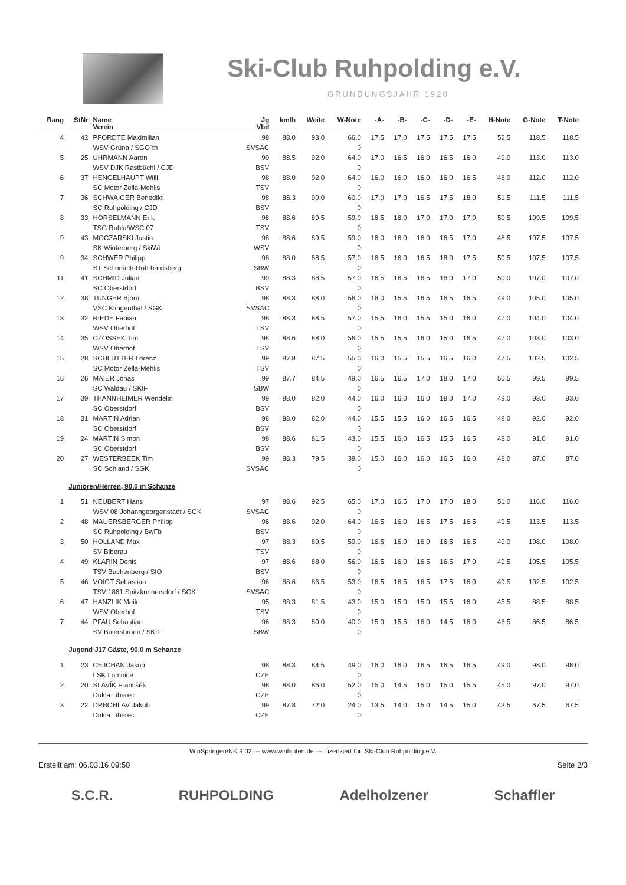Ski-Club Ruhpolding e.V.
GRÜNDUNGSJAHR 1920
| Rang | StNr | Name Verein | Jg Vbd | km/h | Weite | W-Note | -A- | -B- | -C- | -D- | -E- | H-Note | G-Note | T-Note |
| --- | --- | --- | --- | --- | --- | --- | --- | --- | --- | --- | --- | --- | --- | --- |
| 4 | 42 | PFORDTE Maximilian | 98 | 88.0 | 93.0 | 66.0 | 17.5 | 17.0 | 17.5 | 17.5 | 17.5 | 52.5 | 118.5 | 118.5 |
| | | WSV Grüna / SGO`th | SVSAC | | | 0 | | | | | | | | |
| 5 | 25 | UHRMANN Aaron | 99 | 88.5 | 92.0 | 64.0 | 17.0 | 16.5 | 16.0 | 16.5 | 16.0 | 49.0 | 113.0 | 113.0 |
| | | WSV DJK Rastbüchl / CJD | BSV | | | 0 | | | | | | | | |
| 6 | 37 | HENGELHAUPT Willi | 98 | 88.0 | 92.0 | 64.0 | 16.0 | 16.0 | 16.0 | 16.0 | 16.5 | 48.0 | 112.0 | 112.0 |
| | | SC Motor Zella-Mehlis | TSV | | | 0 | | | | | | | | |
| 7 | 36 | SCHWAIGER Benedikt | 98 | 88.3 | 90.0 | 60.0 | 17.0 | 17.0 | 16.5 | 17.5 | 18.0 | 51.5 | 111.5 | 111.5 |
| | | SC Ruhpolding / CJD | BSV | | | 0 | | | | | | | | |
| 8 | 33 | HÖRSELMANN Erik | 98 | 88.6 | 89.5 | 59.0 | 16.5 | 16.0 | 17.0 | 17.0 | 17.0 | 50.5 | 109.5 | 109.5 |
| | | TSG Ruhla/WSC 07 | TSV | | | 0 | | | | | | | | |
| 9 | 43 | MOCZARSKI Justin | 98 | 88.6 | 89.5 | 59.0 | 16.0 | 16.0 | 16.0 | 16.5 | 17.0 | 48.5 | 107.5 | 107.5 |
| | | SK Winterberg / SkiWi | WSV | | | 0 | | | | | | | | |
| 9 | 34 | SCHWER Philipp | 98 | 88.0 | 88.5 | 57.0 | 16.5 | 16.0 | 16.5 | 18.0 | 17.5 | 50.5 | 107.5 | 107.5 |
| | | ST Schonach-Rohrhardsberg | SBW | | | 0 | | | | | | | | |
| 11 | 41 | SCHMID Julian | 99 | 88.3 | 88.5 | 57.0 | 16.5 | 16.5 | 16.5 | 18.0 | 17.0 | 50.0 | 107.0 | 107.0 |
| | | SC Oberstdorf | BSV | | | 0 | | | | | | | | |
| 12 | 38 | TUNGER Björn | 98 | 88.3 | 88.0 | 56.0 | 16.0 | 15.5 | 16.5 | 16.5 | 16.5 | 49.0 | 105.0 | 105.0 |
| | | VSC Klingenthal / SGK | SVSAC | | | 0 | | | | | | | | |
| 13 | 32 | RIEDE Fabian | 98 | 88.3 | 88.5 | 57.0 | 15.5 | 16.0 | 15.5 | 15.0 | 16.0 | 47.0 | 104.0 | 104.0 |
| | | WSV Oberhof | TSV | | | 0 | | | | | | | | |
| 14 | 35 | CZOSSEK Tim | 98 | 88.6 | 88.0 | 56.0 | 15.5 | 15.5 | 16.0 | 15.0 | 16.5 | 47.0 | 103.0 | 103.0 |
| | | WSV Oberhof | TSV | | | 0 | | | | | | | | |
| 15 | 28 | SCHLÜTTER Lorenz | 99 | 87.8 | 87.5 | 55.0 | 16.0 | 15.5 | 15.5 | 16.5 | 16.0 | 47.5 | 102.5 | 102.5 |
| | | SC Motor Zella-Mehlis | TSV | | | 0 | | | | | | | | |
| 16 | 26 | MAIER Jonas | 99 | 87.7 | 84.5 | 49.0 | 16.5 | 16.5 | 17.0 | 18.0 | 17.0 | 50.5 | 99.5 | 99.5 |
| | | SC Waldau / SKIF | SBW | | | 0 | | | | | | | | |
| 17 | 39 | THANNHEIMER Wendelin | 99 | 88.0 | 82.0 | 44.0 | 16.0 | 16.0 | 16.0 | 18.0 | 17.0 | 49.0 | 93.0 | 93.0 |
| | | SC Oberstdorf | BSV | | | 0 | | | | | | | | |
| 18 | 31 | MARTIN Adrian | 98 | 88.0 | 82.0 | 44.0 | 15.5 | 15.5 | 16.0 | 16.5 | 16.5 | 48.0 | 92.0 | 92.0 |
| | | SC Oberstdorf | BSV | | | 0 | | | | | | | | |
| 19 | 24 | MARTIN Simon | 98 | 88.6 | 81.5 | 43.0 | 15.5 | 16.0 | 16.5 | 15.5 | 16.5 | 48.0 | 91.0 | 91.0 |
| | | SC Oberstdorf | BSV | | | 0 | | | | | | | | |
| 20 | 27 | WESTERBEEK Tim | 99 | 88.3 | 79.5 | 39.0 | 15.0 | 16.0 | 16.0 | 16.5 | 16.0 | 48.0 | 87.0 | 87.0 |
| | | SC Sohland / SGK | SVSAC | | | 0 | | | | | | | | |
| | Junioren/Herren, 90.0 m Schanze | | | | | | | | | | | | | |
| 1 | 51 | NEUBERT Hans | 97 | 88.6 | 92.5 | 65.0 | 17.0 | 16.5 | 17.0 | 17.0 | 18.0 | 51.0 | 116.0 | 116.0 |
| | | WSV 08 Johanngeorgenstadt / SGK | SVSAC | | | 0 | | | | | | | | |
| 2 | 48 | MAUERSBERGER Philipp | 96 | 88.6 | 92.0 | 64.0 | 16.5 | 16.0 | 16.5 | 17.5 | 16.5 | 49.5 | 113.5 | 113.5 |
| | | SC Ruhpolding / BwFb | BSV | | | 0 | | | | | | | | |
| 3 | 50 | HOLLAND Max | 97 | 88.3 | 89.5 | 59.0 | 16.5 | 16.0 | 16.0 | 16.5 | 16.5 | 49.0 | 108.0 | 108.0 |
| | | SV Biberau | TSV | | | 0 | | | | | | | | |
| 4 | 49 | KLARIN Denis | 97 | 88.6 | 88.0 | 56.0 | 16.5 | 16.0 | 16.5 | 16.5 | 17.0 | 49.5 | 105.5 | 105.5 |
| | | TSV Buchenberg / SIO | BSV | | | 0 | | | | | | | | |
| 5 | 46 | VOIGT Sebastian | 96 | 88.6 | 86.5 | 53.0 | 16.5 | 16.5 | 16.5 | 17.5 | 16.0 | 49.5 | 102.5 | 102.5 |
| | | TSV 1861 Spitzkunnersdorf / SGK | SVSAC | | | 0 | | | | | | | | |
| 6 | 47 | HANZLIK Maik | 95 | 88.3 | 81.5 | 43.0 | 15.0 | 15.0 | 15.0 | 15.5 | 16.0 | 45.5 | 88.5 | 88.5 |
| | | WSV Oberhof | TSV | | | 0 | | | | | | | | |
| 7 | 44 | PFAU Sebastian | 96 | 88.3 | 80.0 | 40.0 | 15.0 | 15.5 | 16.0 | 14.5 | 16.0 | 46.5 | 86.5 | 86.5 |
| | | SV Baiersbronn / SKIF | SBW | | | 0 | | | | | | | | |
| | Jugend J17 Gäste, 90.0 m Schanze | | | | | | | | | | | | | |
| 1 | 23 | CEJCHAN Jakub | 98 | 88.3 | 84.5 | 49.0 | 16.0 | 16.0 | 16.5 | 16.5 | 16.5 | 49.0 | 98.0 | 98.0 |
| | | LSK Lomnice | CZE | | | 0 | | | | | | | | |
| 2 | 20 | SLAVÍK Františék | 98 | 88.0 | 86.0 | 52.0 | 15.0 | 14.5 | 15.0 | 15.0 | 15.5 | 45.0 | 97.0 | 97.0 |
| | | Dukla Liberec | CZE | | | 0 | | | | | | | | |
| 3 | 22 | DRBOHLAV Jakub | 99 | 87.8 | 72.0 | 24.0 | 13.5 | 14.0 | 15.0 | 14.5 | 15.0 | 43.5 | 67.5 | 67.5 |
| | | Dukla Liberec | CZE | | | 0 | | | | | | | | |
WinSpringen/NK 9.02 --- www.winlaufen.de --- Lizenziert für: Ski-Club Ruhpolding e.V.
Erstellt am: 06.03.16 09:58 Seite 2/3
S.C.R. RUHPOLDING Adelholzener Schaffler